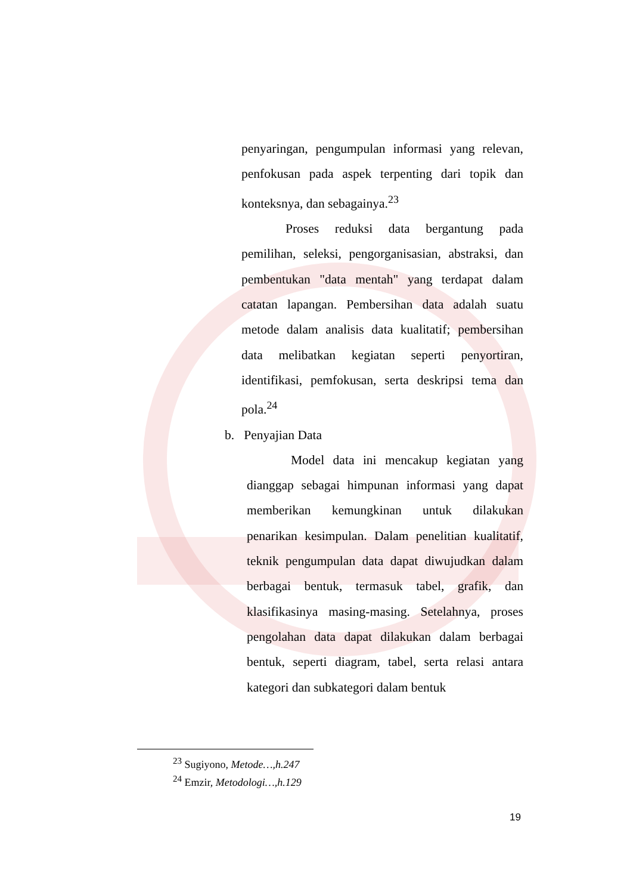penyaringan, pengumpulan informasi yang relevan, penfokusan pada aspek terpenting dari topik dan konteksnya, dan sebagainya.<sup>23</sup>
Proses reduksi data bergantung pada pemilihan, seleksi, pengorganisasian, abstraksi, dan pembentukan "data mentah" yang terdapat dalam catatan lapangan. Pembersihan data adalah suatu metode dalam analisis data kualitatif; pembersihan data melibatkan kegiatan seperti penyortiran, identifikasi, pemfokusan, serta deskripsi tema dan pola.<sup>24</sup>
b. Penyajian Data
Model data ini mencakup kegiatan yang dianggap sebagai himpunan informasi yang dapat memberikan kemungkinan untuk dilakukan penarikan kesimpulan. Dalam penelitian kualitatif, teknik pengumpulan data dapat diwujudkan dalam berbagai bentuk, termasuk tabel, grafik, dan klasifikasinya masing-masing. Setelahnya, proses pengolahan data dapat dilakukan dalam berbagai bentuk, seperti diagram, tabel, serta relasi antara kategori dan subkategori dalam bentuk
<sup>23</sup> Sugiyono, Metode…,h.247
<sup>24</sup> Emzir, Metodologi…,h.129
19